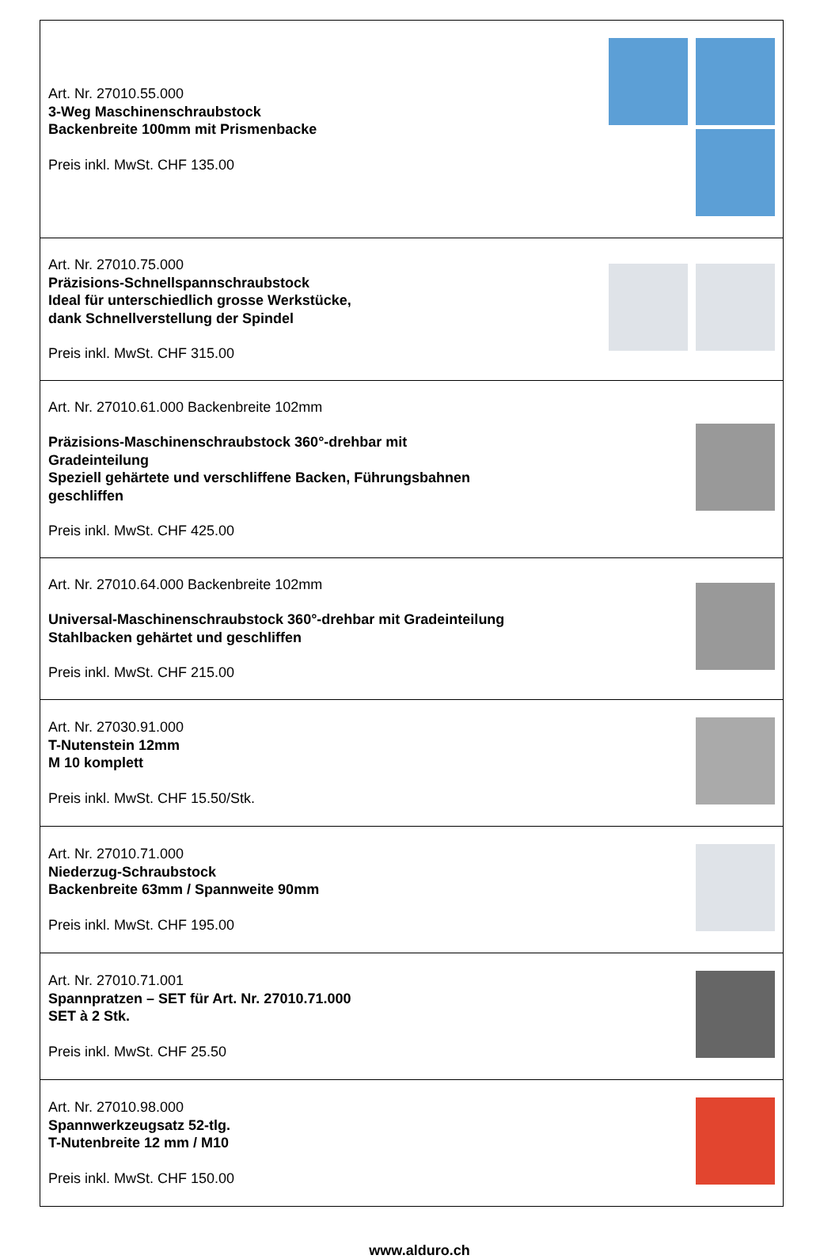| Art. Nr. 27010.55.000 3-Weg Maschinenschraubstock Backenbreite 100mm mit Prismenbacke Preis inkl. MwSt. CHF 135.00 | |
| Art. Nr. 27010.75.000 Präzisions-Schnellspannschraubstock Ideal für unterschiedlich grosse Werkstücke, dank Schnellverstellung der Spindel Preis inkl. MwSt. CHF 315.00 | |
| Art. Nr. 27010.61.000 Backenbreite 102mm Präzisions-Maschinenschraubstock 360°-drehbar mit Gradeinteilung Speziell gehärtete und verschliffene Backen, Führungsbahnen geschliffen Preis inkl. MwSt. CHF 425.00 | |
| Art. Nr. 27010.64.000 Backenbreite 102mm Universal-Maschinenschraubstock 360°-drehbar mit Gradeinteilung Stahlbacken gehärtet und geschliffen Preis inkl. MwSt. CHF 215.00 | |
| Art. Nr. 27030.91.000 T-Nutenstein 12mm M 10 komplett Preis inkl. MwSt. CHF 15.50/Stk. | |
| Art. Nr. 27010.71.000 Niederzug-Schraubstock Backenbreite 63mm / Spannweite 90mm Preis inkl. MwSt. CHF 195.00 | |
| Art. Nr. 27010.71.001 Spannpratzen – SET für Art. Nr. 27010.71.000 SET à 2 Stk. Preis inkl. MwSt. CHF 25.50 | |
| Art. Nr. 27010.98.000 Spannwerkzeugsatz 52-tlg. T-Nutenbreite 12 mm / M10 Preis inkl. MwSt. CHF 150.00 | |
www.alduro.ch